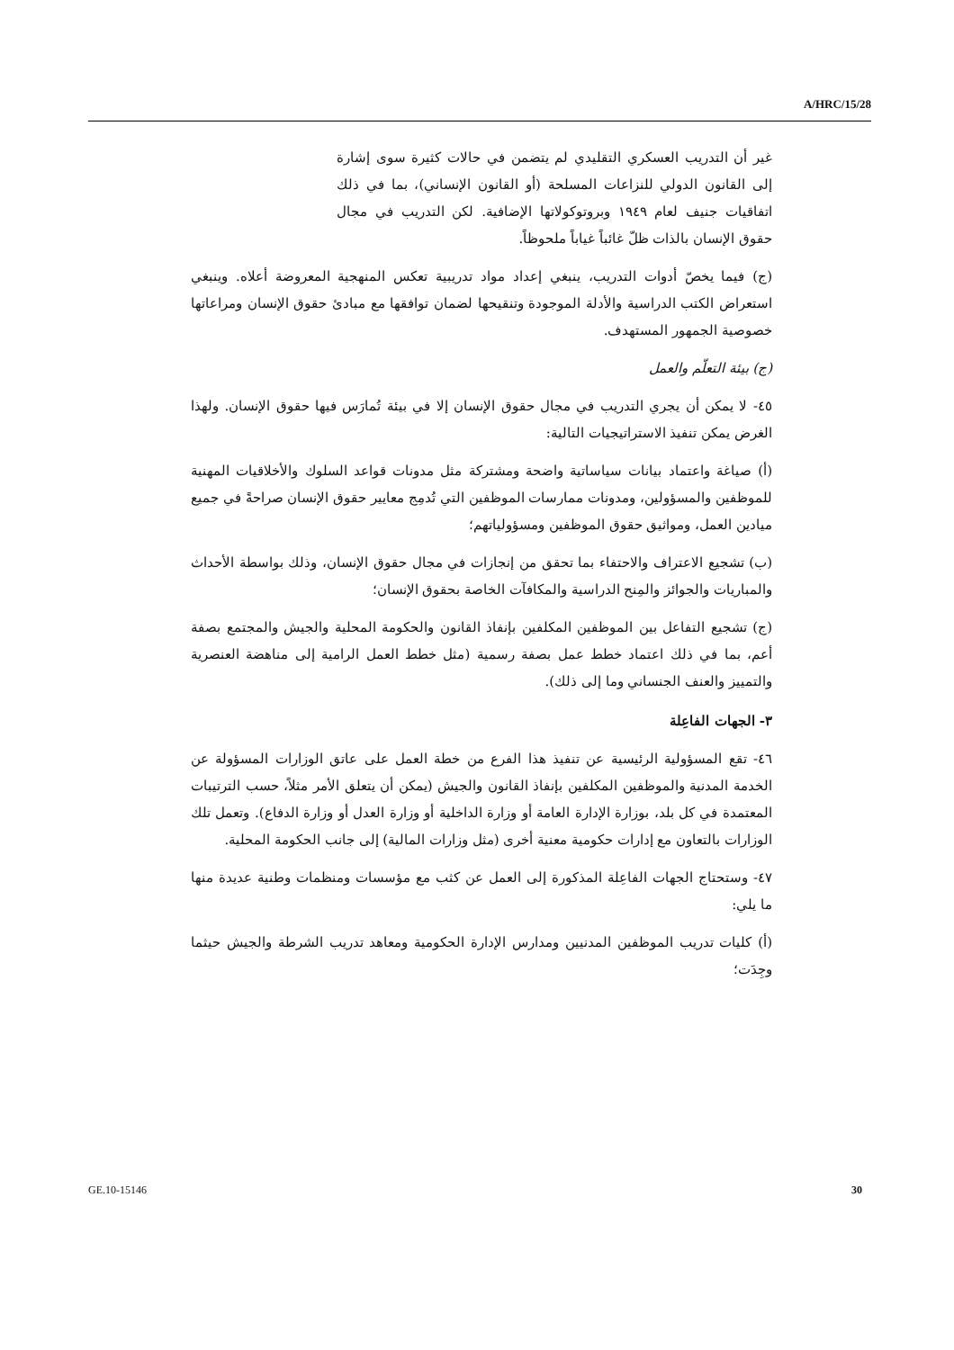A/HRC/15/28
غير أن التدريب العسكري التقليدي لم يتضمن في حالات كثيرة سوى إشارة إلى القانون الدولي للنزاعات المسلحة (أو القانون الإنساني)، بما في ذلك اتفاقيات جنيف لعام ١٩٤٩ وبروتوكولاتها الإضافية. لكن التدريب في مجال حقوق الإنسان بالذات ظلّ غائباً غياباً ملحوظاً.
(ج) فيما يخصّ أدوات التدريب، ينبغي إعداد مواد تدريبية تعكس المنهجية المعروضة أعلاه. وينبغي استعراض الكتب الدراسية والأدلة الموجودة وتنقيحها لضمان توافقها مع مبادئ حقوق الإنسان ومراعاتها خصوصية الجمهور المستهدف.
(ج) بيئة التعلّم والعمل
٤٥- لا يمكن أن يجري التدريب في مجال حقوق الإنسان إلا في بيئة تُمارَس فيها حقوق الإنسان. ولهذا الغرض يمكن تنفيذ الاستراتيجيات التالية:
(أ) صياغة واعتماد بيانات سياساتية واضحة ومشتركة مثل مدونات قواعد السلوك والأخلاقيات المهنية للموظفين والمسؤولين، ومدونات ممارسات الموظفين التي تُدمِج معايير حقوق الإنسان صراحةً في جميع ميادين العمل، ومواثيق حقوق الموظفين ومسؤولياتهم؛
(ب) تشجيع الاعتراف والاحتفاء بما تحقق من إنجازات في مجال حقوق الإنسان، وذلك بواسطة الأحداث والمباريات والجوائز والمِنح الدراسية والمكافآت الخاصة بحقوق الإنسان؛
(ج) تشجيع التفاعل بين الموظفين المكلفين بإنفاذ القانون والحكومة المحلية والجيش والمجتمع بصفة أعم، بما في ذلك اعتماد خطط عمل بصفة رسمية (مثل خطط العمل الرامية إلى مناهضة العنصرية والتمييز والعنف الجنساني وما إلى ذلك).
٣- الجهات الفاعِلة
٤٦- تقع المسؤولية الرئيسية عن تنفيذ هذا الفرع من خطة العمل على عاتق الوزارات المسؤولة عن الخدمة المدنية والموظفين المكلفين بإنفاذ القانون والجيش (يمكن أن يتعلق الأمر مثلاً، حسب الترتيبات المعتمدة في كل بلد، بوزارة الإدارة العامة أو وزارة الداخلية أو وزارة العدل أو وزارة الدفاع). وتعمل تلك الوزارات بالتعاون مع إدارات حكومية معنية أخرى (مثل وزارات المالية) إلى جانب الحكومة المحلية.
٤٧- وستحتاج الجهات الفاعِلة المذكورة إلى العمل عن كثب مع مؤسسات ومنظمات وطنية عديدة منها ما يلي:
(أ) كليات تدريب الموظفين المدنيين ومدارس الإدارة الحكومية ومعاهد تدريب الشرطة والجيش حيثما وجِدَت؛
GE.10-15146 30